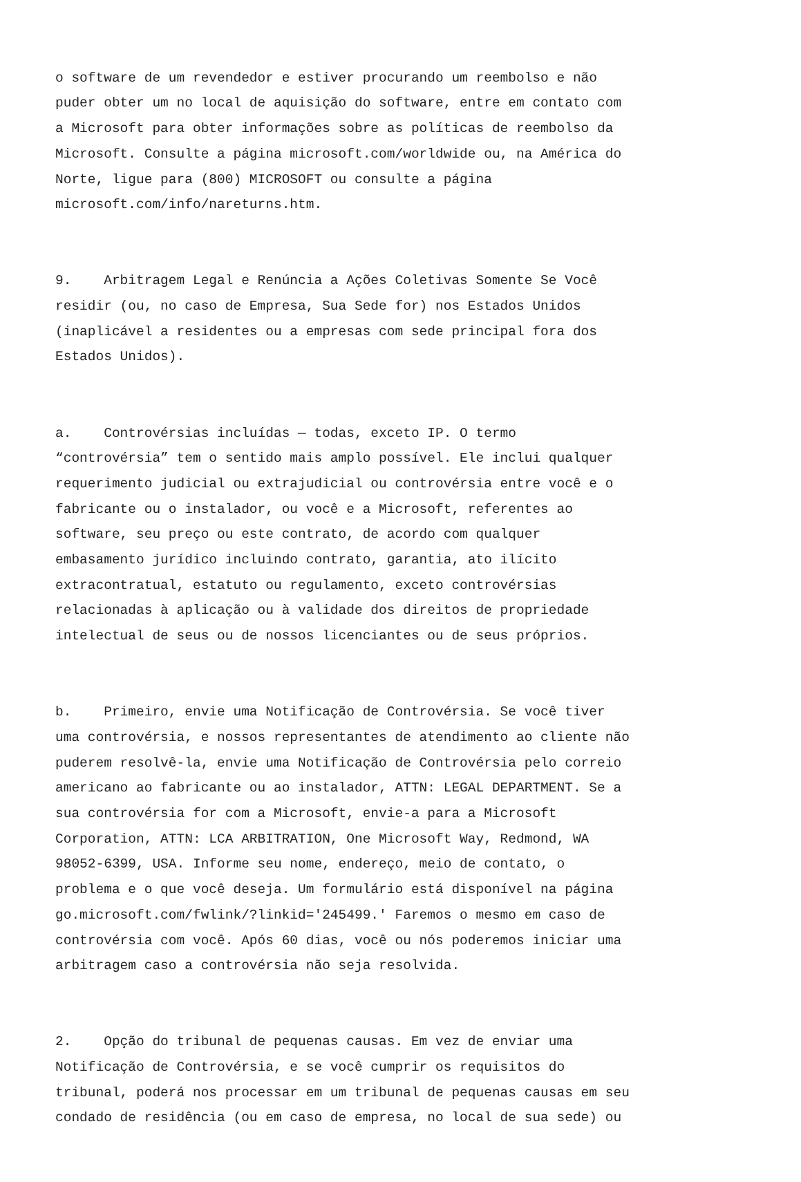o software de um revendedor e estiver procurando um reembolso e não puder obter um no local de aquisição do software, entre em contato com a Microsoft para obter informações sobre as políticas de reembolso da Microsoft. Consulte a página microsoft.com/worldwide ou, na América do Norte, ligue para (800) MICROSOFT ou consulte a página microsoft.com/info/nareturns.htm.
9. Arbitragem Legal e Renúncia a Ações Coletivas Somente Se Você residir (ou, no caso de Empresa, Sua Sede for) nos Estados Unidos (inaplicável a residentes ou a empresas com sede principal fora dos Estados Unidos).
a. Controvérsias incluídas — todas, exceto IP. O termo “controvérsia” tem o sentido mais amplo possível. Ele inclui qualquer requerimento judicial ou extrajudicial ou controvérsia entre você e o fabricante ou o instalador, ou você e a Microsoft, referentes ao software, seu preço ou este contrato, de acordo com qualquer embasamento jurídico incluindo contrato, garantia, ato ilícito extracontratual, estatuto ou regulamento, exceto controvérsias relacionadas à aplicação ou à validade dos direitos de propriedade intelectual de seus ou de nossos licenciantes ou de seus próprios.
b. Primeiro, envie uma Notificação de Controvérsia. Se você tiver uma controvérsia, e nossos representantes de atendimento ao cliente não puderem resolvê-la, envie uma Notificação de Controvérsia pelo correio americano ao fabricante ou ao instalador, ATTN: LEGAL DEPARTMENT. Se a sua controvérsia for com a Microsoft, envie-a para a Microsoft Corporation, ATTN: LCA ARBITRATION, One Microsoft Way, Redmond, WA 98052-6399, USA. Informe seu nome, endereço, meio de contato, o problema e o que você deseja. Um formulário está disponível na página go.microsoft.com/fwlink/?linkid='245499.' Faremos o mesmo em caso de controvérsia com você. Após 60 dias, você ou nós poderemos iniciar uma arbitragem caso a controvérsia não seja resolvida.
2. Opção do tribunal de pequenas causas. Em vez de enviar uma Notificação de Controvérsia, e se você cumprir os requisitos do tribunal, poderá nos processar em um tribunal de pequenas causas em seu condado de residência (ou em caso de empresa, no local de sua sede) ou